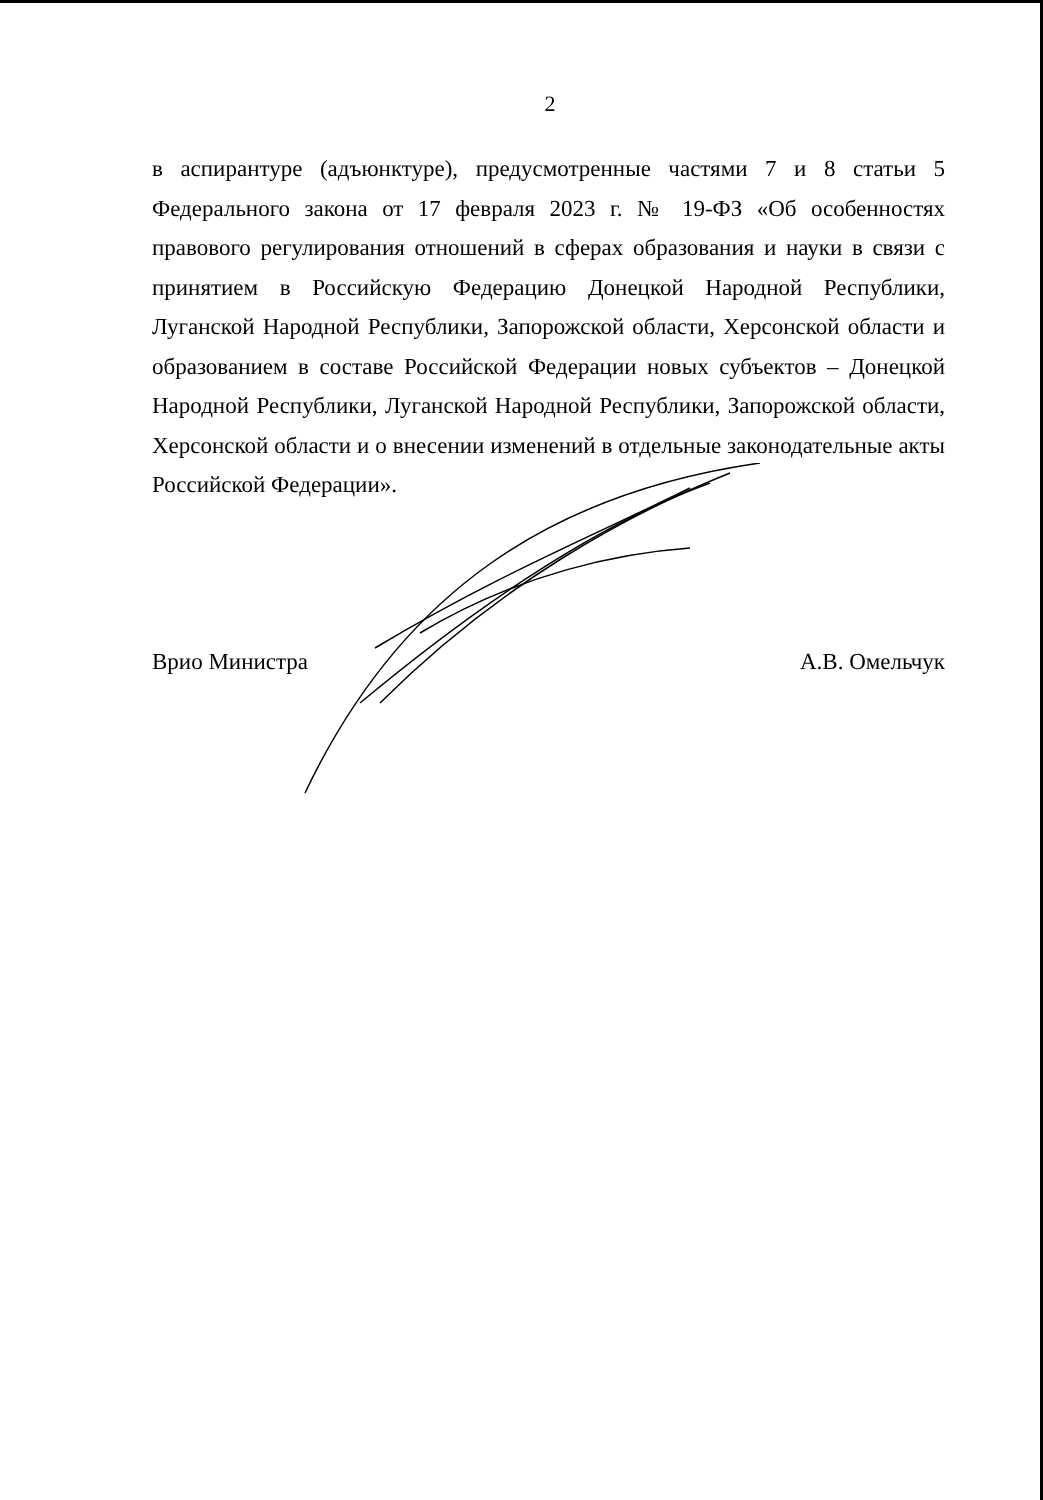2
в аспирантуре (адъюнктуре), предусмотренные частями 7 и 8 статьи 5 Федерального закона от 17 февраля 2023 г. № 19-ФЗ «Об особенностях правового регулирования отношений в сферах образования и науки в связи с принятием в Российскую Федерацию Донецкой Народной Республики, Луганской Народной Республики, Запорожской области, Херсонской области и образованием в составе Российской Федерации новых субъектов – Донецкой Народной Республики, Луганской Народной Республики, Запорожской области, Херсонской области и о внесении изменений в отдельные законодательные акты Российской Федерации».
Врио Министра А.В. Омельчук